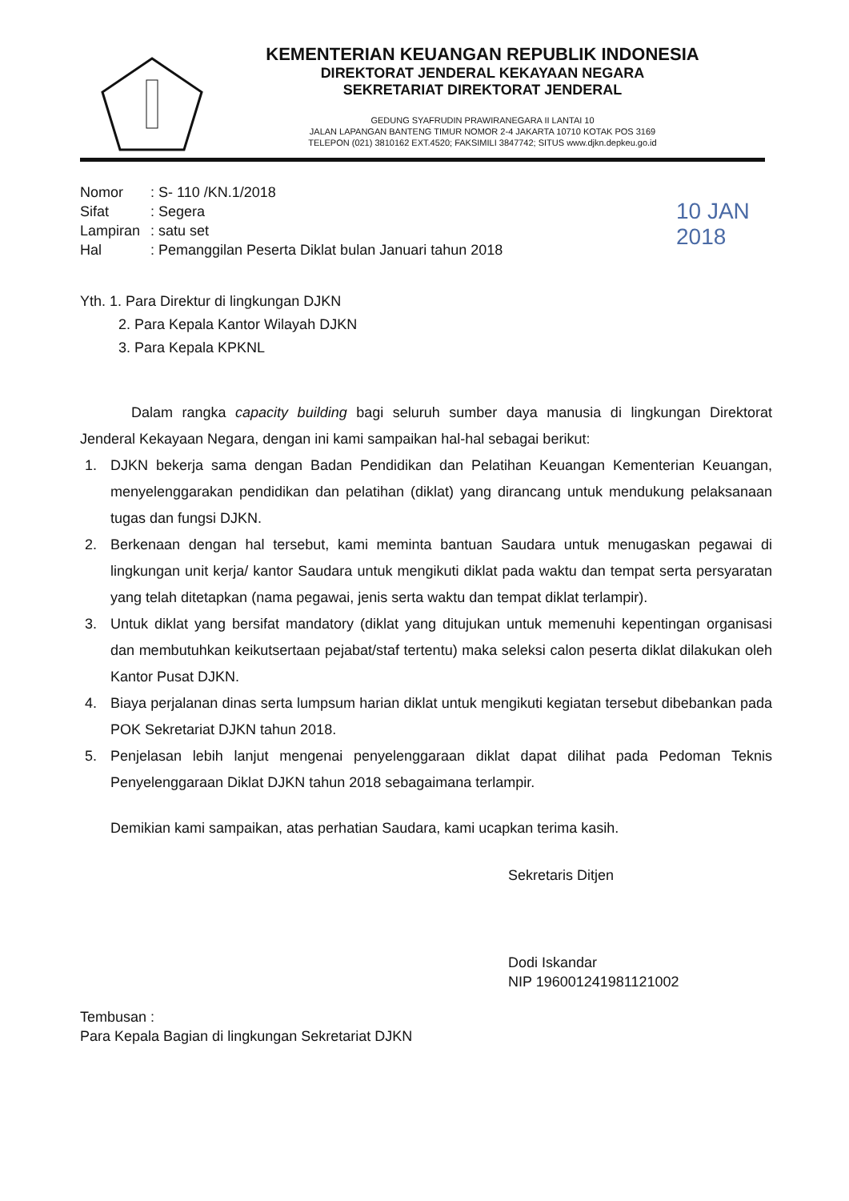KEMENTERIAN KEUANGAN REPUBLIK INDONESIA
DIREKTORAT JENDERAL KEKAYAAN NEGARA
SEKRETARIAT DIREKTORAT JENDERAL
GEDUNG SYAFRUDIN PRAWIRANEGARA II LANTAI 10
JALAN LAPANGAN BANTENG TIMUR NOMOR 2-4 JAKARTA 10710 KOTAK POS 3169
TELEPON (021) 3810162 EXT.4520; FAKSIMILI 3847742; SITUS www.djkn.depkeu.go.id
10 JAN 2018
| Nomor | : S- 110 /KN.1/2018 |
| Sifat | : Segera |
| Lampiran | : satu set |
| Hal | : Pemanggilan Peserta Diklat bulan Januari tahun 2018 |
Yth. 1. Para Direktur di lingkungan DJKN
2. Para Kepala Kantor Wilayah DJKN
3. Para Kepala KPKNL
Dalam rangka capacity building bagi seluruh sumber daya manusia di lingkungan Direktorat Jenderal Kekayaan Negara, dengan ini kami sampaikan hal-hal sebagai berikut:
1. DJKN bekerja sama dengan Badan Pendidikan dan Pelatihan Keuangan Kementerian Keuangan, menyelenggarakan pendidikan dan pelatihan (diklat) yang dirancang untuk mendukung pelaksanaan tugas dan fungsi DJKN.
2. Berkenaan dengan hal tersebut, kami meminta bantuan Saudara untuk menugaskan pegawai di lingkungan unit kerja/ kantor Saudara untuk mengikuti diklat pada waktu dan tempat serta persyaratan yang telah ditetapkan (nama pegawai, jenis serta waktu dan tempat diklat terlampir).
3. Untuk diklat yang bersifat mandatory (diklat yang ditujukan untuk memenuhi kepentingan organisasi dan membutuhkan keikutsertaan pejabat/staf tertentu) maka seleksi calon peserta diklat dilakukan oleh Kantor Pusat DJKN.
4. Biaya perjalanan dinas serta lumpsum harian diklat untuk mengikuti kegiatan tersebut dibebankan pada POK Sekretariat DJKN tahun 2018.
5. Penjelasan lebih lanjut mengenai penyelenggaraan diklat dapat dilihat pada Pedoman Teknis Penyelenggaraan Diklat DJKN tahun 2018 sebagaimana terlampir.
Demikian kami sampaikan, atas perhatian Saudara, kami ucapkan terima kasih.
Sekretaris Ditjen
Dodi Iskandar
NIP 196001241981121002
Tembusan :
Para Kepala Bagian di lingkungan Sekretariat DJKN